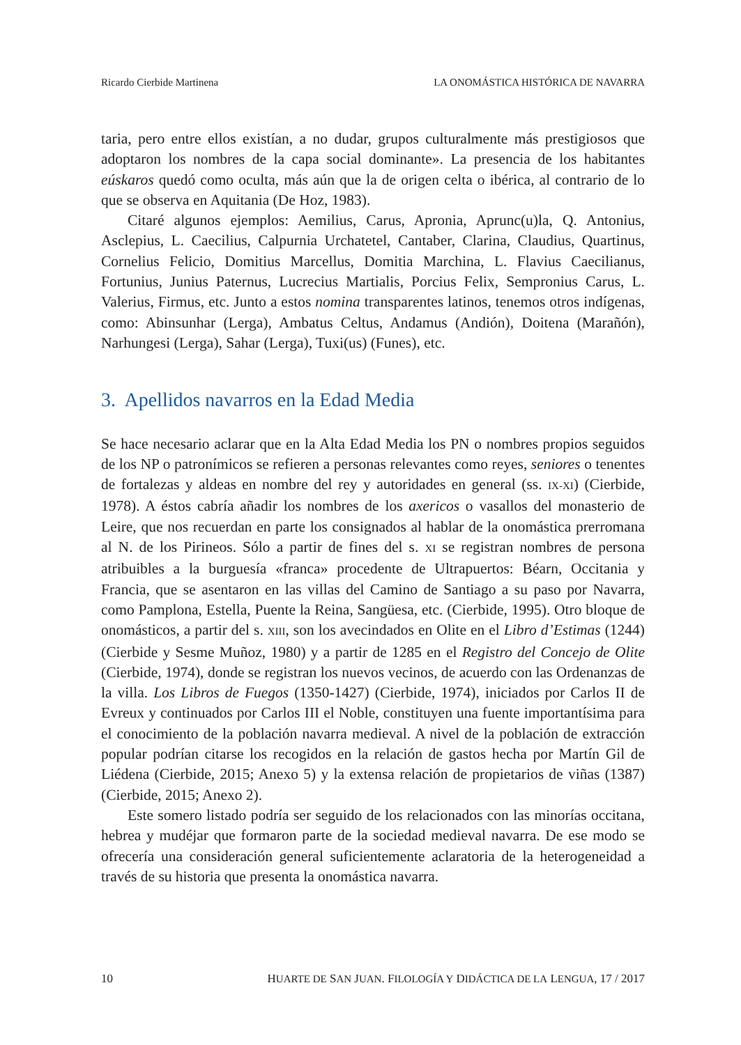Ricardo Cierbide Martinena LA ONOMÁSTICA HISTÓRICA DE NAVARRA
taria, pero entre ellos existían, a no dudar, grupos culturalmente más prestigiosos que adoptaron los nombres de la capa social dominante». La presencia de los habitantes eúskaros quedó como oculta, más aún que la de origen celta o ibérica, al contrario de lo que se observa en Aquitania (De Hoz, 1983).
Citaré algunos ejemplos: Aemilius, Carus, Apronia, Aprunc(u)la, Q. Antonius, Asclepius, L. Caecilius, Calpurnia Urchatetel, Cantaber, Clarina, Claudius, Quartinus, Cornelius Felicio, Domitius Marcellus, Domitia Marchina, L. Flavius Caecilianus, Fortunius, Junius Paternus, Lucrecius Martialis, Porcius Felix, Sempronius Carus, L. Valerius, Firmus, etc. Junto a estos nomina transparentes latinos, tenemos otros indígenas, como: Abinsunhar (Lerga), Ambatus Celtus, Andamus (Andión), Doitena (Marañón), Narhungesi (Lerga), Sahar (Lerga), Tuxi(us) (Funes), etc.
3. Apellidos navarros en la Edad Media
Se hace necesario aclarar que en la Alta Edad Media los PN o nombres propios seguidos de los NP o patronímicos se refieren a personas relevantes como reyes, seniores o tenentes de fortalezas y aldeas en nombre del rey y autoridades en general (ss. IX-XI) (Cierbide, 1978). A éstos cabría añadir los nombres de los axericos o vasallos del monasterio de Leire, que nos recuerdan en parte los consignados al hablar de la onomástica prerromana al N. de los Pirineos. Sólo a partir de fines del s. XI se registran nombres de persona atribuibles a la burguesía «franca» procedente de Ultrapuertos: Béarn, Occitania y Francia, que se asentaron en las villas del Camino de Santiago a su paso por Navarra, como Pamplona, Estella, Puente la Reina, Sangüesa, etc. (Cierbide, 1995). Otro bloque de onomásticos, a partir del s. XIII, son los avecindados en Olite en el Libro d’Estimas (1244) (Cierbide y Sesme Muñoz, 1980) y a partir de 1285 en el Registro del Concejo de Olite (Cierbide, 1974), donde se registran los nuevos vecinos, de acuerdo con las Ordenanzas de la villa. Los Libros de Fuegos (1350-1427) (Cierbide, 1974), iniciados por Carlos II de Evreux y continuados por Carlos III el Noble, constituyen una fuente importantísima para el conocimiento de la población navarra medieval. A nivel de la población de extracción popular podrían citarse los recogidos en la relación de gastos hecha por Martín Gil de Liédena (Cierbide, 2015; Anexo 5) y la extensa relación de propietarios de viñas (1387) (Cierbide, 2015; Anexo 2).
Este somero listado podría ser seguido de los relacionados con las minorías occitana, hebrea y mudéjar que formaron parte de la sociedad medieval navarra. De ese modo se ofrecería una consideración general suficientemente aclaratoria de la heterogeneidad a través de su historia que presenta la onomástica navarra.
10 HUARTE DE SAN JUAN. FILOLOGÍA Y DIDÁCTICA DE LA LENGUA, 17 / 2017